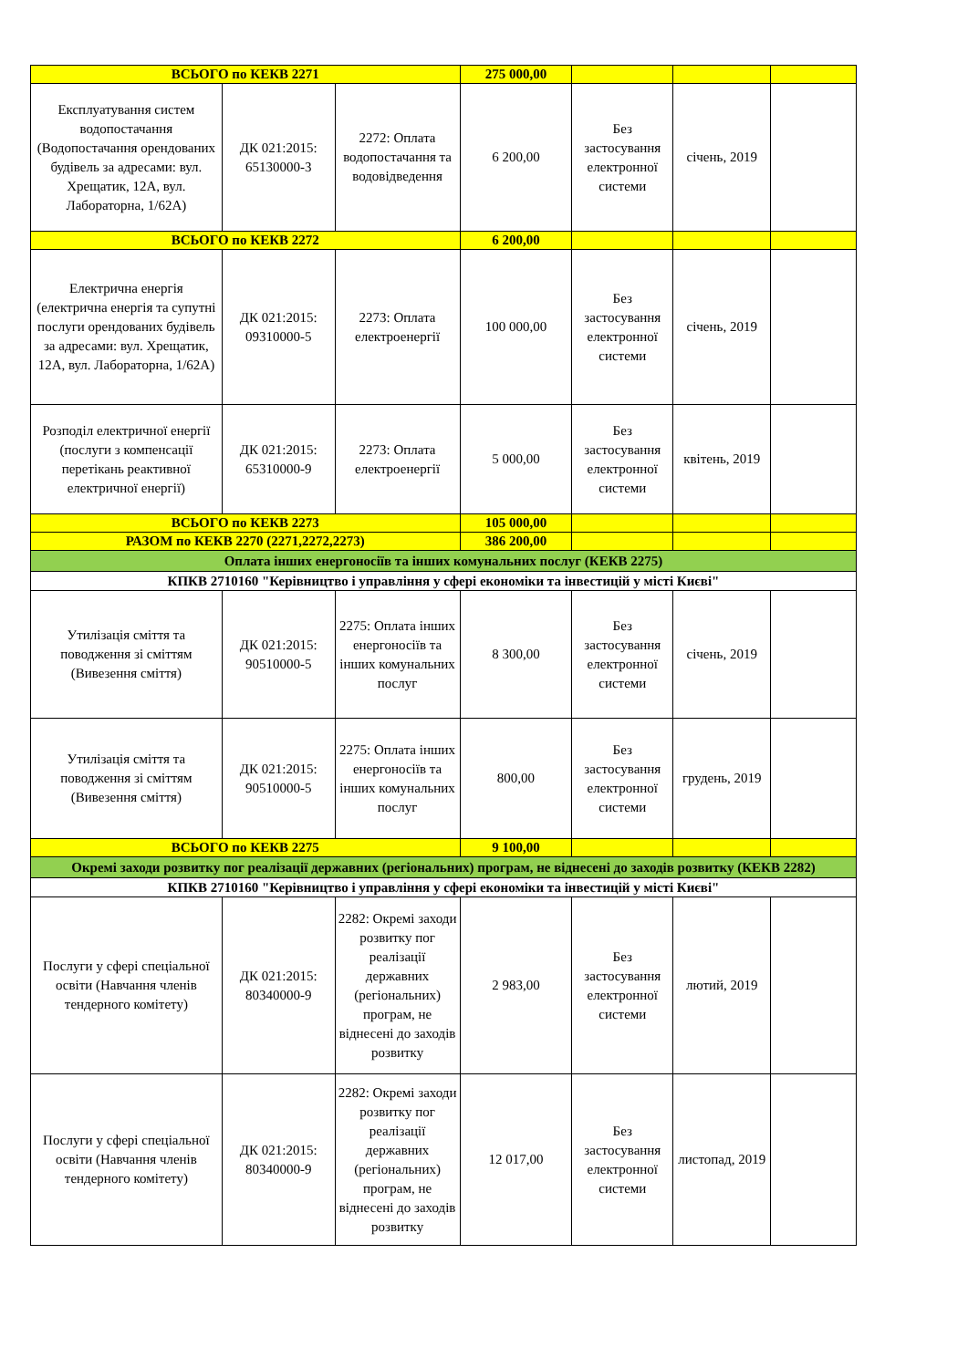| ВСЬОГО по КЕКВ 2271 | | | 275 000,00 | | | |
| Експлуатування систем водопостачання (Водопостачання орендованих будівель за адресами: вул. Хрещатик, 12А, вул. Лабораторна, 1/62А) | ДК 021:2015: 65130000-3 | 2272: Оплата водопостачання та водовідведення | 6 200,00 | Без застосування електронної системи | січень, 2019 | |
| ВСЬОГО по КЕКВ 2272 | | | 6 200,00 | | | |
| Електрична енергія (електрична енергія та супутні послуги орендованих будівель за адресами: вул. Хрещатик, 12А, вул. Лабораторна, 1/62А) | ДК 021:2015: 09310000-5 | 2273: Оплата електроенергії | 100 000,00 | Без застосування електронної системи | січень, 2019 | |
| Розподіл електричної енергії (послуги з компенсації перетікань реактивної електричної енергії) | ДК 021:2015: 65310000-9 | 2273: Оплата електроенергії | 5 000,00 | Без застосування електронної системи | квітень, 2019 | |
| ВСЬОГО по КЕКВ 2273 | | | 105 000,00 | | | |
| РАЗОМ по КЕКВ 2270 (2271,2272,2273) | | | 386 200,00 | | | |
| Оплата інших енергоносіїв та інших комунальних послуг (КЕКВ 2275) | | | | | | |
| КПКВ 2710160 "Керівництво і управління у сфері економіки та інвестицій у місті Києві" | | | | | | |
| Утилізація сміття та поводження зі сміттям (Вивезення сміття) | ДК 021:2015: 90510000-5 | 2275: Оплата інших енергоносіїв та інших комунальних послуг | 8 300,00 | Без застосування електронної системи | січень, 2019 | |
| Утилізація сміття та поводження зі сміттям (Вивезення сміття) | ДК 021:2015: 90510000-5 | 2275: Оплата інших енергоносіїв та інших комунальних послуг | 800,00 | Без застосування електронної системи | грудень, 2019 | |
| ВСЬОГО по КЕКВ 2275 | | | 9 100,00 | | | |
| Окремі заходи розвитку пог реалізації державних (регіональних) програм, не віднесені до заходів розвитку (КЕКВ 2282) | | | | | | |
| КПКВ 2710160 "Керівництво і управління у сфері економіки та інвестицій у місті Києві" | | | | | | |
| Послуги у сфері спеціальної освіти (Навчання членів тендерного комітету) | ДК 021:2015: 80340000-9 | 2282: Окремі заходи розвитку пог реалізації державних (регіональних) програм, не віднесені до заходів розвитку | 2 983,00 | Без застосування електронної системи | лютий, 2019 | |
| Послуги у сфері спеціальної освіти (Навчання членів тендерного комітету) | ДК 021:2015: 80340000-9 | 2282: Окремі заходи розвитку пог реалізації державних (регіональних) програм, не віднесені до заходів розвитку | 12 017,00 | Без застосування електронної системи | листопад, 2019 | |